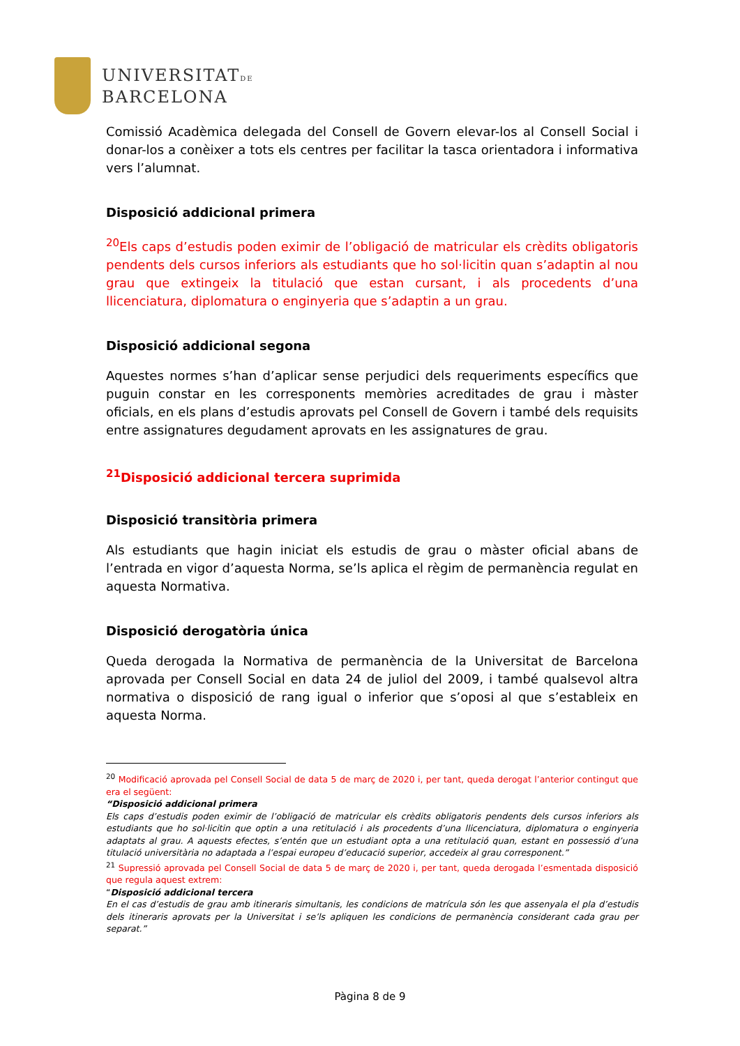UNIVERSITATDE
BARCELONA
Comissió Acadèmica delegada del Consell de Govern elevar-los al Consell Social i donar-los a conèixer a tots els centres per facilitar la tasca orientadora i informativa vers l’alumnat.
Disposició addicional primera
<sup>20</sup> Els caps d’estudis poden eximir de l’obligació de matricular els crèdits obligatoris pendents dels cursos inferiors als estudiants que ho sol·licitin quan s’adaptin al nou grau que extingeix la titulació que estan cursant, i als procedents d’una llicenciatura, diplomatura o enginyeria que s’adaptin a un grau.
Disposició addicional segona
Aquestes normes s’han d’aplicar sense perjudici dels requeriments específics que puguin constar en les corresponents memòries acreditades de grau i màster oficials, en els plans d’estudis aprovats pel Consell de Govern i també dels requisits entre assignatures degudament aprovats en les assignatures de grau.
<sup>21</sup> Disposició addicional tercera suprimida
Disposició transitòria primera
Als estudiants que hagin iniciat els estudis de grau o màster oficial abans de l’entrada en vigor d’aquesta Norma, se’ls aplica el règim de permanència regulat en aquesta Normativa.
Disposició derogatòria única
Queda derogada la Normativa de permanència de la Universitat de Barcelona aprovada per Consell Social en data 24 de juliol del 2009, i també qualsevol altra normativa o disposició de rang igual o inferior que s’oposi al que s’estableix en aquesta Norma.
<sup>20</sup> Modificació aprovada pel Consell Social de data 5 de març de 2020 i, per tant, queda derogat l’anterior contingut que era el següent:
“Disposició addicional primera
Els caps d’estudis poden eximir de l’obligació de matricular els crèdits obligatoris pendents dels cursos inferiors als estudiants que ho sol·licitin que optin a una retitulació i als procedents d’una llicenciatura, diplomatura o enginyeria adaptats al grau. A aquests efectes, s’entén que un estudiant opta a una retitulació quan, estant en possessió d’una titulació universitària no adaptada a l’espai europeu d’educació superior, accedeix al grau corresponent.”
<sup>21</sup> Supressió aprovada pel Consell Social de data 5 de març de 2020 i, per tant, queda derogada l’esmentada disposició que regula aquest extrem:
“Disposició addicional tercera
En el cas d’estudis de grau amb itineraris simultanis, les condicions de matrícula són les que assenyala el pla d’estudis dels itineraris aprovats per la Universitat i se’ls apliquen les condicions de permanència considerant cada grau per separat.”
Pàgina 8 de 9